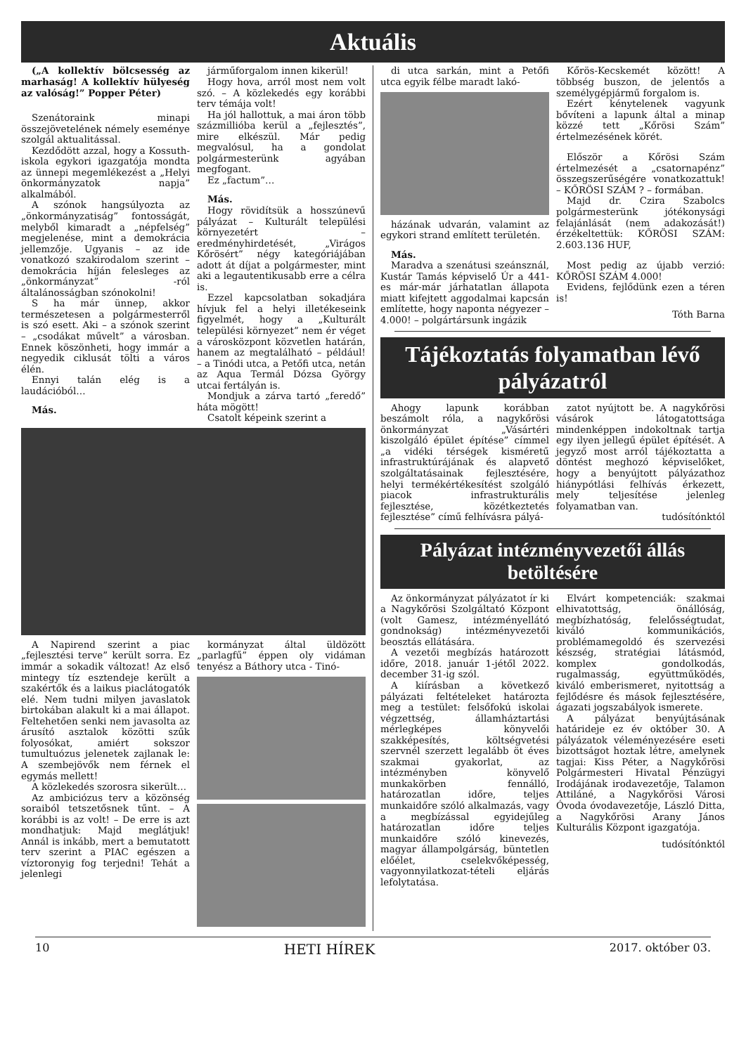Aktuális
(„A kollektív bölcsesség az marhaság! A kollektív hülyeség az valóság!” Popper Péter)
Szenátoraink minapi összejövetelének némely eseménye szolgál aktualitással.
Kezdődött azzal, hogy a Kossuth-iskola egykori igazgatója mondta az ünnepi megemlékezést a „Helyi önkormányzatok napja” alkalmából.
A szónok hangsúlyozta az „önkormányzatiság” fontosságát, melyből kimaradt a „népfelség” megjelenése, mint a demokrácia jellemzője. Ugyanis – az ide vonatkozó szakirodalom szerint – demokrácia híján felesleges az „önkormányzat” -ról általánosságban szónokolni!
S ha már ünnep, akkor természetesen a polgármesterről is szó esett. Aki – a szónok szerint – „csodákat művelt” a városban. Ennek köszönheti, hogy immár a negyedik ciklusát tölti a város élén.
Ennyi talán elég is a laudációból…
Más.
járműforgalom innen kikerül!
Hogy hova, arról most nem volt szó. – A közlekedés egy korábbi terv témája volt!
Ha jól hallottuk, a mai áron több százmillióba kerül a „fejlesztés”, mire elkészül. Már pedig megvalósul, ha a gondolat polgármesterünk agyában megfogant.
Ez „factum”…
Más.
Hogy rövidítsük a hosszúnevű pályázat – Kulturált települési környezetért – eredményhirdetését, „Virágos Kőrösért” négy kategóriájában adott át díjat a polgármester, mint aki a legautentikusabb erre a célra is.
Ezzel kapcsolatban sokadjára hívjuk fel a helyi illetékeseink figyelmét, hogy a „Kulturált települési környezet” nem ér véget a városközpont közvetlen határán, hanem az megtalálható – például! – a Tinódi utca, a Petőfi utca, netán az Aqua Termál Dózsa György utcai fertályán is.
Mondjuk a zárva tartó „feredő” háta mögött!
Csatolt képeink szerint a
A Napirend szerint a piac „fejlesztési terve” került sorra. Ez immár a sokadik változat! Az első mintegy tíz esztendeje került a szakértők és a laikus piaclátogatók elé. Nem tudni milyen javaslatok birtokában alakult ki a mai állapot. Feltehetően senki nem javasolta az árusító asztalok közötti szűk folyosókat, amiért sokszor tumultuózus jelenetek zajlanak le: A szembejövők nem férnek el egymás mellett!
A közlekedés szorosra sikerült…
Az ambiciózus terv a közönség soraiból tetszetősnek tűnt. – A korábbi is az volt! – De erre is azt mondhatjuk: Majd meglátjuk! Annál is inkább, mert a bemutatott terv szerint a PIAC egészen a víztoronyig fog terjedni! Tehát a jelenlegi
kormányzat által üldözött „parlagfű” éppen oly vidáman tenyész a Báthory utca - Tinó-
di utca sarkán, mint a Petőfi utca egyik félbe maradt lakó-
házának udvarán, valamint az egykori strand említett területén.
Más.
Maradva a szenátusi szeánsznál, Kustár Tamás képviselő Úr a 441-es már-már járhatatlan állapota miatt kifejtett aggodalmai kapcsán említette, hogy naponta négyezer – 4.000! – polgártársunk ingázik
Kőrös-Kecskemét között! A többség buszon, de jelentős a személygépjármű forgalom is.
Ezért kénytelenek vagyunk bővíteni a lapunk által a minap közzé tett „Kőrösi Szám” értelmezésének körét.
Először a Kőrösi Szám értelmezését a „csatornapénz” összegszerűségére vonatkozattuk! – KŐRÖSI SZÁM ? – formában.
Majd dr. Czira Szabolcs polgármesterünk jótékonysági felajánlását (nem adakozását!) érzékeltettük: KŐRÖSI SZÁM: 2.603.136 HUF,
Most pedig az újabb verzió: KŐRÖSI SZÁM 4.000!
Evidens, fejlődünk ezen a téren is!
Tóth Barna
Tájékoztatás folyamatban lévő pályázatról
Ahogy lapunk korábban beszámolt róla, a nagykőrösi önkormányzat „Vásártéri kiszolgáló épület építése” címmel „a vidéki térségek kisméretű infrastruktúrájának és alapvető szolgáltatásainak fejlesztésére, helyi termékértékesítést szolgáló piacok infrastrukturális fejlesztése, közétkeztetés fejlesztése” című felhívásra pályá-
zatot nyújtott be. A nagykőrösi vásárok látogatottsága mindenképpen indokoltnak tartja egy ilyen jellegű épület építését. A jegyző most arról tájékoztatta a döntést meghozó képviselőket, hogy a benyújtott pályázathoz hiánypótlási felhívás érkezett, mely teljesítése jelenleg folyamatban van.
tudósítónktól
Pályázat intézményvezetői állás betöltésére
Az önkormányzat pályázatot ír ki a Nagykőrösi Szolgáltató Központ (volt Gamesz, intézményellátó gondnokság) intézményvezetői beosztás ellátására.
A vezetői megbízás határozott időre, 2018. január 1-jétől 2022. december 31-ig szól.
A kiírásban a következő pályázati feltételeket határozta meg a testület: felsőfokú iskolai végzettség, államháztartási mérlegképes könyvelői szakképesítés, költségvetési szervnél szerzett legalább öt éves szakmai gyakorlat, az intézményben könyvelő munkakörben fennálló, határozatlan időre, teljes munkaidőre szóló alkalmazás, vagy a megbízással egyidejűleg határozatlan időre teljes munkaidőre szóló kinevezés, magyar állampolgárság, büntetlen előélet, cselekvőképesség, vagyonnyilatkozat-tételi eljárás lefolytatása.
Elvárt kompetenciák: szakmai elhivatottság, önállóság, megbízhatóság, felelősségtudat, kiváló kommunikációs, problémamegoldó és szervezési készség, stratégiai látásmód, komplex gondolkodás, rugalmasság, együttműködés, kiváló emberismeret, nyitottság a fejlődésre és mások fejlesztésére, ágazati jogszabályok ismerete.
A pályázat benyújtásának határideje ez év október 30. A pályázatok véleményezésére eseti bizottságot hoztak létre, amelynek tagjai: Kiss Péter, a Nagykőrösi Polgármesteri Hivatal Pénzügyi Irodájának irodavezetője, Talamon Attiláné, a Nagykőrösi Városi Óvoda óvodavezetője, László Ditta, a Nagykőrösi Arany János Kulturális Központ igazgatója.
tudósítónktól
10 HETI HÍREK 2017. október 03.